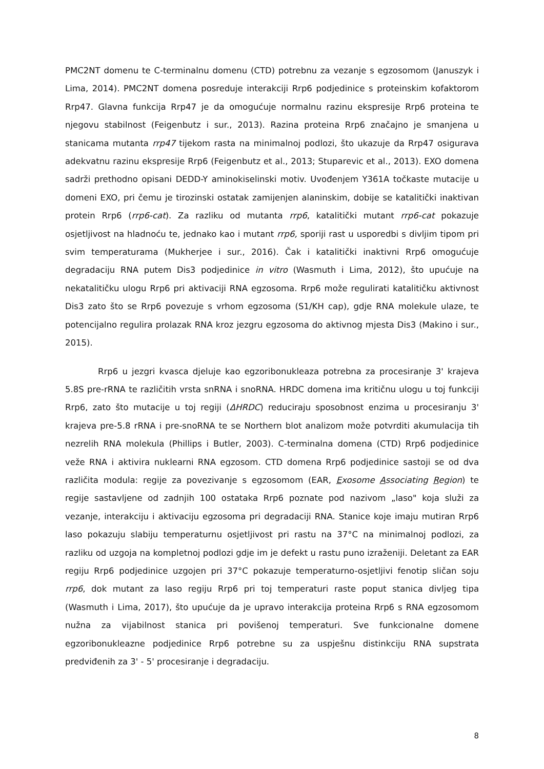PMC2NT domenu te C-terminalnu domenu (CTD) potrebnu za vezanje s egzosomom (Januszyk i Lima, 2014). PMC2NT domena posreduje interakciji Rrp6 podjedinice s proteinskim kofaktorom Rrp47. Glavna funkcija Rrp47 je da omogućuje normalnu razinu ekspresije Rrp6 proteina te njegovu stabilnost (Feigenbutz i sur., 2013). Razina proteina Rrp6 značajno je smanjena u stanicama mutanta rrp47 tijekom rasta na minimalnoj podlozi, što ukazuje da Rrp47 osigurava adekvatnu razinu ekspresije Rrp6 (Feigenbutz et al., 2013; Stuparevic et al., 2013). EXO domena sadrži prethodno opisani DEDD-Y aminokiselinski motiv. Uvođenjem Y361A točkaste mutacije u domeni EXO, pri čemu je tirozinski ostatak zamijenjen alaninskim, dobije se katalitički inaktivan protein Rrp6 (rrp6-cat). Za razliku od mutanta rrp6, katalitički mutant rrp6-cat pokazuje osjetljivost na hladnoću te, jednako kao i mutant rrp6, sporiji rast u usporedbi s divljim tipom pri svim temperaturama (Mukherjee i sur., 2016). Čak i katalitički inaktivni Rrp6 omogućuje degradaciju RNA putem Dis3 podjedinice in vitro (Wasmuth i Lima, 2012), što upućuje na nekatalitičku ulogu Rrp6 pri aktivaciji RNA egzosoma. Rrp6 može regulirati katalitičku aktivnost Dis3 zato što se Rrp6 povezuje s vrhom egzosoma (S1/KH cap), gdje RNA molekule ulaze, te potencijalno regulira prolazak RNA kroz jezgru egzosoma do aktivnog mjesta Dis3 (Makino i sur., 2015).
Rrp6 u jezgri kvasca djeluje kao egzoribonukleaza potrebna za procesiranje 3' krajeva 5.8S pre-rRNA te različitih vrsta snRNA i snoRNA. HRDC domena ima kritičnu ulogu u toj funkciji Rrp6, zato što mutacije u toj regiji (ΔHRDC) reduciraju sposobnost enzima u procesiranju 3' krajeva pre-5.8 rRNA i pre-snoRNA te se Northern blot analizom može potvrditi akumulacija tih nezrelih RNA molekula (Phillips i Butler, 2003). C-terminalna domena (CTD) Rrp6 podjedinice veže RNA i aktivira nuklearni RNA egzosom. CTD domena Rrp6 podjedinice sastoji se od dva različita modula: regije za povezivanje s egzosomom (EAR, Exosome Associating Region) te regije sastavljene od zadnjih 100 ostataka Rrp6 poznate pod nazivom „laso" koja služi za vezanje, interakciju i aktivaciju egzosoma pri degradaciji RNA. Stanice koje imaju mutiran Rrp6 laso pokazuju slabiju temperaturnu osjetljivost pri rastu na 37°C na minimalnoj podlozi, za razliku od uzgoja na kompletnoj podlozi gdje im je defekt u rastu puno izraženiji. Deletant za EAR regiju Rrp6 podjedinice uzgojen pri 37°C pokazuje temperaturno-osjetljivi fenotip sličan soju rrp6, dok mutant za laso regiju Rrp6 pri toj temperaturi raste poput stanica divljeg tipa (Wasmuth i Lima, 2017), što upućuje da je upravo interakcija proteina Rrp6 s RNA egzosomom nužna za vijabilnost stanica pri povišenoj temperaturi. Sve funkcionalne domene egzoribonukleazne podjedinice Rrp6 potrebne su za uspješnu distinkciju RNA supstrata predviđenih za 3' - 5' procesiranje i degradaciju.
8